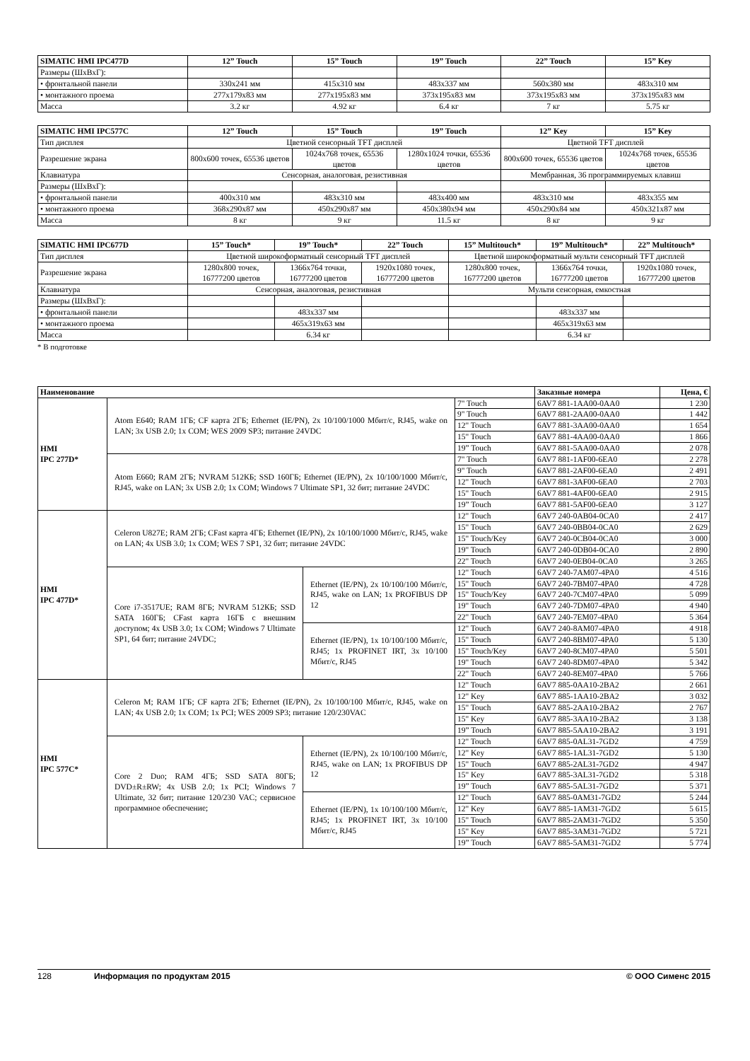| SIMATIC HMI IPC477D | 12” Touch | 15” Touch | 19” Touch | 22” Touch | 15” Key |
| --- | --- | --- | --- | --- | --- |
| Размеры (ШхВхГ): | | | | | |
| • фронтальной панели | 330x241 мм | 415x310 мм | 483x337 мм | 560x380 мм | 483x310 мм |
| • монтажного проема | 277x179x83 мм | 277x195x83 мм | 373x195x83 мм | 373x195x83 мм | 373x195x83 мм |
| Масса | 3.2 кг | 4.92 кг | 6.4 кг | 7 кг | 5.75 кг |
| SIMATIC HMI IPC577C | 12” Touch | 15” Touch | 19” Touch | 12” Key | 15” Key |
| --- | --- | --- | --- | --- | --- |
| Тип дисплея | Цветной сенсорный TFT дисплей | | | Цветной TFT дисплей | |
| Разрешение экрана | 800x600 точек, 65536 цветов | 1024x768 точек, 65536 цветов | 1280x1024 точки, 65536 цветов | 800x600 точек, 65536 цветов | 1024x768 точек, 65536 цветов |
| Клавиатура | Сенсорная, аналоговая, резистивная | | | Мембранная, 36 программируемых клавиш | |
| Размеры (ШхВхГ): | | | | | |
| • фронтальной панели | 400x310 мм | 483x310 мм | 483x400 мм | 483x310 мм | 483x355 мм |
| • монтажного проема | 368x290x87 мм | 450x290x87 мм | 450x380x94 мм | 450x290x84 мм | 450x321x87 мм |
| Масса | 8 кг | 9 кг | 11.5 кг | 8 кг | 9 кг |
| SIMATIC HMI IPC677D | 15” Touch* | 19” Touch* | 22” Touch | 15” Multitouch* | 19” Multitouch* | 22” Multitouch* |
| --- | --- | --- | --- | --- | --- | --- |
| Тип дисплея | Цветной широкоформатный сенсорный TFT дисплей | | | Цветной широкоформатный мульти сенсорный TFT дисплей | | |
| Разрешение экрана | 1280x800 точек, 16777200 цветов | 1366x764 точки, 16777200 цветов | 1920x1080 точек, 16777200 цветов | 1280x800 точек, 16777200 цветов | 1366x764 точки, 16777200 цветов | 1920x1080 точек, 16777200 цветов |
| Клавиатура | Сенсорная, аналоговая, резистивная | | | Мульти сенсорная, емкостная | | |
| Размеры (ШхВхГ): | | | | | | |
| • фронтальной панели | | 483x337 мм | | | 483x337 мм | |
| • монтажного проема | | 465x319x63 мм | | | 465x319x63 мм | |
| Масса | | 6.34 кг | | | 6.34 кг | |
* В подготовке
| Наименование | | | | Заказные номера | Цена, € |
| --- | --- | --- | --- | --- | --- |
| HMI IPC 277D* | Atom E640; RAM 1ГБ; CF карта 2ГБ; Ethernet (IE/PN), 2x 10/100/1000 Мбит/с, RJ45, wake on LAN; 3x USB 2.0; 1x COM; WES 2009 SP3; питание 24VDC | | 7" Touch | 6AV7 881-1AA00-0AA0 | 1 230 |
| | | | 9" Touch | 6AV7 881-2AA00-0AA0 | 1 442 |
| | | | 12" Touch | 6AV7 881-3AA00-0AA0 | 1 654 |
| | | | 15" Touch | 6AV7 881-4AA00-0AA0 | 1 866 |
| | | | 19” Touch | 6AV7 881-5AA00-0AA0 | 2 078 |
| | Atom E660; RAM 2ГБ; NVRAM 512КБ; SSD 160ГБ; Ethernet (IE/PN), 2x 10/100/1000 Мбит/с, RJ45, wake on LAN; 3x USB 2.0; 1x COM; Windows 7 Ultimate SP1, 32 бит; питание 24VDC | | 7" Touch | 6AV7 881-1AF00-6EA0 | 2 278 |
| | | | 9" Touch | 6AV7 881-2AF00-6EA0 | 2 491 |
| | | | 12" Touch | 6AV7 881-3AF00-6EA0 | 2 703 |
| | | | 15" Touch | 6AV7 881-4AF00-6EA0 | 2 915 |
| | | | 19” Touch | 6AV7 881-5AF00-6EA0 | 3 127 |
| HMI IPC 477D* | Celeron U827E; RAM 2ГБ; CFast карта 4ГБ; Ethernet (IE/PN), 2x 10/100/1000 Мбит/с, RJ45, wake on LAN; 4x USB 3.0; 1x COM; WES 7 SP1, 32 бит; питание 24VDC | | 12" Touch | 6AV7 240-0AB04-0CA0 | 2 417 |
| | | | 15" Touch | 6AV7 240-0BB04-0CA0 | 2 629 |
| | | | 15" Touch/Key | 6AV7 240-0CB04-0CA0 | 3 000 |
| | | | 19" Touch | 6AV7 240-0DB04-0CA0 | 2 890 |
| | | | 22" Touch | 6AV7 240-0EB04-0CA0 | 3 265 |
| | Core i7-3517UE; RAM 8ГБ; NVRAM 512КБ; SSD SATA 160ГБ; CFast карта 16ГБ с внешним доступом; 4x USB 3.0; 1x COM; Windows 7 Ultimate SP1, 64 бит; питание 24VDC; | Ethernet (IE/PN), 2x 10/100/100 Мбит/с, RJ45, wake on LAN; 1x PROFIBUS DP 12 | 12" Touch | 6AV7 240-7AM07-4PA0 | 4 516 |
| | | | 15" Touch | 6AV7 240-7BM07-4PA0 | 4 728 |
| | | | 15" Touch/Key | 6AV7 240-7CM07-4PA0 | 5 099 |
| | | | 19" Touch | 6AV7 240-7DM07-4PA0 | 4 940 |
| | | | 22" Touch | 6AV7 240-7EM07-4PA0 | 5 364 |
| | | Ethernet (IE/PN), 1x 10/100/100 Мбит/с, RJ45; 1x PROFINET IRT, 3x 10/100 Мбит/с, RJ45 | 12" Touch | 6AV7 240-8AM07-4PA0 | 4 918 |
| | | | 15" Touch | 6AV7 240-8BM07-4PA0 | 5 130 |
| | | | 15" Touch/Key | 6AV7 240-8CM07-4PA0 | 5 501 |
| | | | 19" Touch | 6AV7 240-8DM07-4PA0 | 5 342 |
| | | | 22" Touch | 6AV7 240-8EM07-4PA0 | 5 766 |
| HMI IPC 577C* | Celeron M; RAM 1ГБ; CF карта 2ГБ; Ethernet (IE/PN), 2x 10/100/100 Мбит/с, RJ45, wake on LAN; 4x USB 2.0; 1x COM; 1x PCI; WES 2009 SP3; питание 120/230VAC | | 12" Touch | 6AV7 885-0AA10-2BA2 | 2 661 |
| | | | 12" Key | 6AV7 885-1AA10-2BA2 | 3 032 |
| | | | 15" Touch | 6AV7 885-2AA10-2BA2 | 2 767 |
| | | | 15" Key | 6AV7 885-3AA10-2BA2 | 3 138 |
| | | | 19” Touch | 6AV7 885-5AA10-2BA2 | 3 191 |
| | Core 2 Duo; RAM 4ГБ; SSD SATA 80ГБ; DVD±R±RW; 4x USB 2.0; 1x PCI; Windows 7 Ultimate, 32 бит; питание 120/230 VAC; сервисное программное обеспечение; | Ethernet (IE/PN), 2x 10/100/100 Мбит/с, RJ45, wake on LAN; 1x PROFIBUS DP 12 | 12" Touch | 6AV7 885-0AL31-7GD2 | 4 759 |
| | | | 12" Key | 6AV7 885-1AL31-7GD2 | 5 130 |
| | | | 15" Touch | 6AV7 885-2AL31-7GD2 | 4 947 |
| | | | 15" Key | 6AV7 885-3AL31-7GD2 | 5 318 |
| | | | 19” Touch | 6AV7 885-5AL31-7GD2 | 5 371 |
| | | Ethernet (IE/PN), 1x 10/100/100 Мбит/с, RJ45; 1x PROFINET IRT, 3x 10/100 Мбит/с, RJ45 | 12" Touch | 6AV7 885-0AM31-7GD2 | 5 244 |
| | | | 12" Key | 6AV7 885-1AM31-7GD2 | 5 615 |
| | | | 15" Touch | 6AV7 885-2AM31-7GD2 | 5 350 |
| | | | 15" Key | 6AV7 885-3AM31-7GD2 | 5 721 |
| | | | 19” Touch | 6AV7 885-5AM31-7GD2 | 5 774 |
128 Информация по продуктам 2015 © ООО Сименс 2015